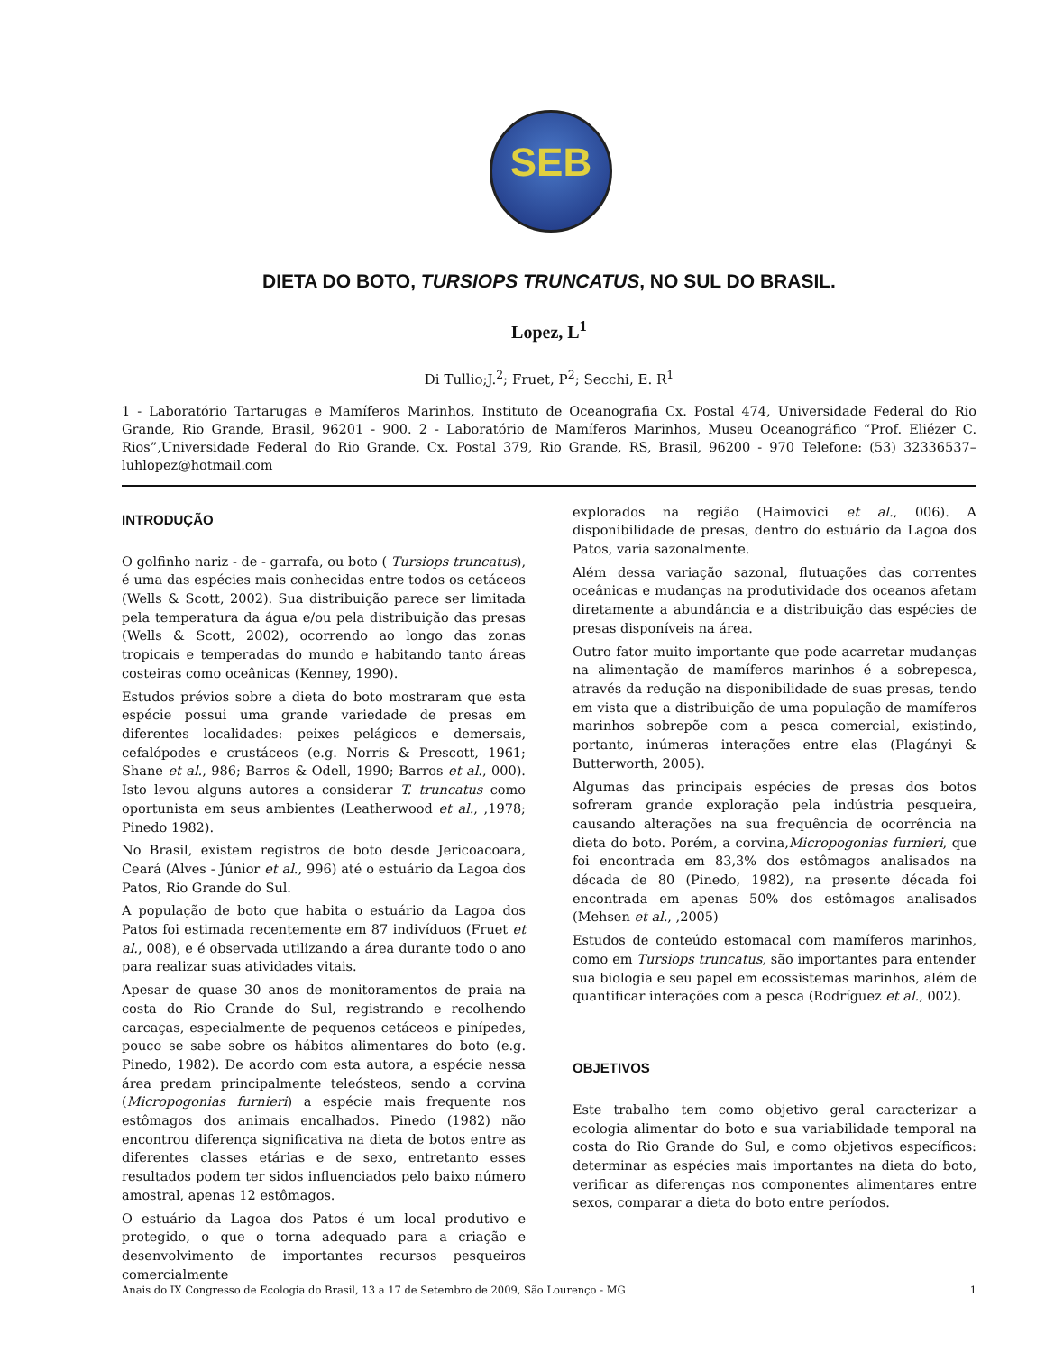SEB
DIETA DO BOTO, TURSIOPS TRUNCATUS, NO SUL DO BRASIL.
Lopez, L<sup>1</sup>
Di Tullio;J.<sup>2</sup>; Fruet, P<sup>2</sup>; Secchi, E. R<sup>1</sup>
1 - Laboratório Tartarugas e Mamíferos Marinhos, Instituto de Oceanografia Cx. Postal 474, Universidade Federal do Rio Grande, Rio Grande, Brasil, 96201 - 900. 2 - Laboratório de Mamíferos Marinhos, Museu Oceanográfico “Prof. Eliézer C. Rios”,Universidade Federal do Rio Grande, Cx. Postal 379, Rio Grande, RS, Brasil, 96200 - 970 Telefone: (53) 32336537– luhlopez@hotmail.com
INTRODUÇÃO
O golfinho nariz - de - garrafa, ou boto ( Tursiops truncatus), é uma das espécies mais conhecidas entre todos os cetáceos (Wells & Scott, 2002). Sua distribuição parece ser limitada pela temperatura da água e/ou pela distribuição das presas (Wells & Scott, 2002), ocorrendo ao longo das zonas tropicais e temperadas do mundo e habitando tanto áreas costeiras como oceânicas (Kenney, 1990).
Estudos prévios sobre a dieta do boto mostraram que esta espécie possui uma grande variedade de presas em diferentes localidades: peixes pelágicos e demersais, cefalópodes e crustáceos (e.g. Norris & Prescott, 1961; Shane et al., 986; Barros & Odell, 1990; Barros et al., 000). Isto levou alguns autores a considerar T. truncatus como oportunista em seus ambientes (Leatherwood et al., ,1978; Pinedo 1982).
No Brasil, existem registros de boto desde Jericoacoara, Ceará (Alves - Júnior et al., 996) até o estuário da Lagoa dos Patos, Rio Grande do Sul.
A população de boto que habita o estuário da Lagoa dos Patos foi estimada recentemente em 87 indivíduos (Fruet et al., 008), e é observada utilizando a área durante todo o ano para realizar suas atividades vitais.
Apesar de quase 30 anos de monitoramentos de praia na costa do Rio Grande do Sul, registrando e recolhendo carcaças, especialmente de pequenos cetáceos e pinípedes, pouco se sabe sobre os hábitos alimentares do boto (e.g. Pinedo, 1982). De acordo com esta autora, a espécie nessa área predam principalmente teleósteos, sendo a corvina (Micropogonias furnieri) a espécie mais frequente nos estômagos dos animais encalhados. Pinedo (1982) não encontrou diferença significativa na dieta de botos entre as diferentes classes etárias e de sexo, entretanto esses resultados podem ter sidos influenciados pelo baixo número amostral, apenas 12 estômagos.
O estuário da Lagoa dos Patos é um local produtivo e protegido, o que o torna adequado para a criação e desenvolvimento de importantes recursos pesqueiros comercialmente
explorados na região (Haimovici et al., 006). A disponibilidade de presas, dentro do estuário da Lagoa dos Patos, varia sazonalmente.
Além dessa variação sazonal, flutuações das correntes oceânicas e mudanças na produtividade dos oceanos afetam diretamente a abundância e a distribuição das espécies de presas disponíveis na área.
Outro fator muito importante que pode acarretar mudanças na alimentação de mamíferos marinhos é a sobrepesca, através da redução na disponibilidade de suas presas, tendo em vista que a distribuição de uma população de mamíferos marinhos sobrepõe com a pesca comercial, existindo, portanto, inúmeras interações entre elas (Plagányi & Butterworth, 2005).
Algumas das principais espécies de presas dos botos sofreram grande exploração pela indústria pesqueira, causando alterações na sua frequência de ocorrência na dieta do boto. Porém, a corvina,Micropogonias furnieri, que foi encontrada em 83,3% dos estômagos analisados na década de 80 (Pinedo, 1982), na presente década foi encontrada em apenas 50% dos estômagos analisados (Mehsen et al., ,2005)
Estudos de conteúdo estomacal com mamíferos marinhos, como em Tursiops truncatus, são importantes para entender sua biologia e seu papel em ecossistemas marinhos, além de quantificar interações com a pesca (Rodríguez et al., 002).
OBJETIVOS
Este trabalho tem como objetivo geral caracterizar a ecologia alimentar do boto e sua variabilidade temporal na costa do Rio Grande do Sul, e como objetivos específicos: determinar as espécies mais importantes na dieta do boto, verificar as diferenças nos componentes alimentares entre sexos, comparar a dieta do boto entre períodos.
Anais do IX Congresso de Ecologia do Brasil, 13 a 17 de Setembro de 2009, São Lourenço - MG 1